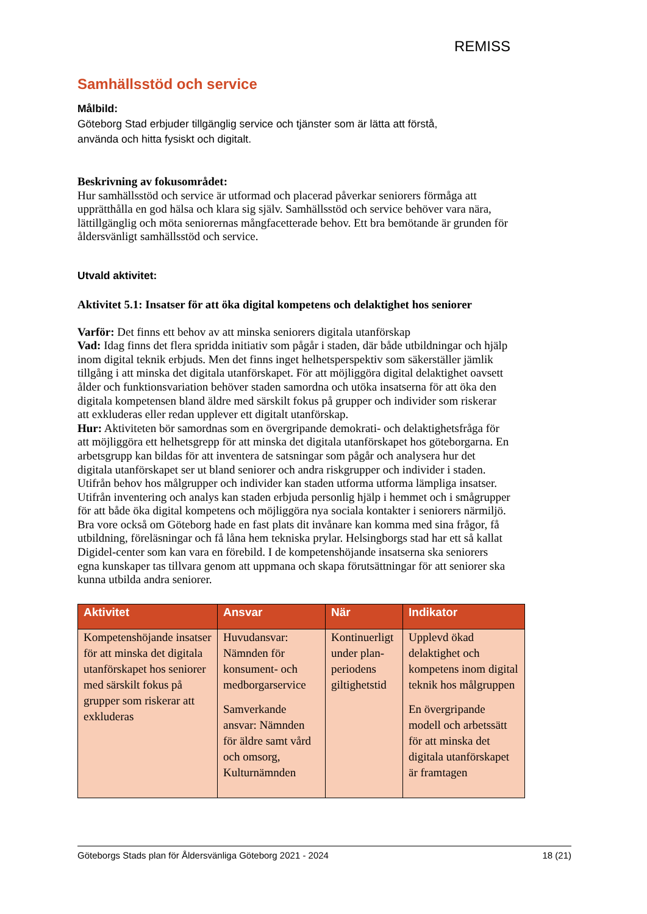REMISS
Samhällsstöd och service
Målbild:
Göteborg Stad erbjuder tillgänglig service och tjänster som är lätta att förstå,
använda och hitta fysiskt och digitalt.
Beskrivning av fokusområdet:
Hur samhällsstöd och service är utformad och placerad påverkar seniorers förmåga att upprätthålla en god hälsa och klara sig själv. Samhällsstöd och service behöver vara nära, lättillgänglig och möta seniorernas mångfacetterade behov. Ett bra bemötande är grunden för åldersvänligt samhällsstöd och service.
Utvald aktivitet:
Aktivitet 5.1: Insatser för att öka digital kompetens och delaktighet hos seniorer
Varför: Det finns ett behov av att minska seniorers digitala utanförskap
Vad: Idag finns det flera spridda initiativ som pågår i staden, där både utbildningar och hjälp inom digital teknik erbjuds. Men det finns inget helhetsperspektiv som säkerställer jämlik tillgång i att minska det digitala utanförskapet. För att möjliggöra digital delaktighet oavsett ålder och funktionsvariation behöver staden samordna och utöka insatserna för att öka den digitala kompetensen bland äldre med särskilt fokus på grupper och individer som riskerar att exkluderas eller redan upplever ett digitalt utanförskap.
Hur: Aktiviteten bör samordnas som en övergripande demokrati- och delaktighetsfråga för att möjliggöra ett helhetsgrepp för att minska det digitala utanförskapet hos göteborgarna. En arbetsgrupp kan bildas för att inventera de satsningar som pågår och analysera hur det digitala utanförskapet ser ut bland seniorer och andra riskgrupper och individer i staden. Utifrån behov hos målgrupper och individer kan staden utforma utforma lämpliga insatser. Utifrån inventering och analys kan staden erbjuda personlig hjälp i hemmet och i smågrupper för att både öka digital kompetens och möjliggöra nya sociala kontakter i seniorers närmiljö. Bra vore också om Göteborg hade en fast plats dit invånare kan komma med sina frågor, få utbildning, föreläsningar och få låna hem tekniska prylar. Helsingborgs stad har ett så kallat Digidel-center som kan vara en förebild. I de kompetenshöjande insatserna ska seniorers egna kunskaper tas tillvara genom att uppmana och skapa förutsättningar för att seniorer ska kunna utbilda andra seniorer.
| Aktivitet | Ansvar | När | Indikator |
| --- | --- | --- | --- |
| Kompetenshöjande insatser för att minska det digitala utanförskapet hos seniorer med särskilt fokus på grupper som riskerar att exkluderas | Huvudansvar: Nämnden för konsument- och medborgarservice Samverkande ansvar: Nämnden för äldre samt vård och omsorg, Kulturnämnden | Kontinuerligt under plan-periodens giltighetstid | Upplevd ökad delaktighet och kompetens inom digital teknik hos målgruppen En övergripande modell och arbetssätt för att minska det digitala utanförskapet är framtagen |
Göteborgs Stads plan för Åldersvänliga Göteborg 2021 - 2024 18 (21)